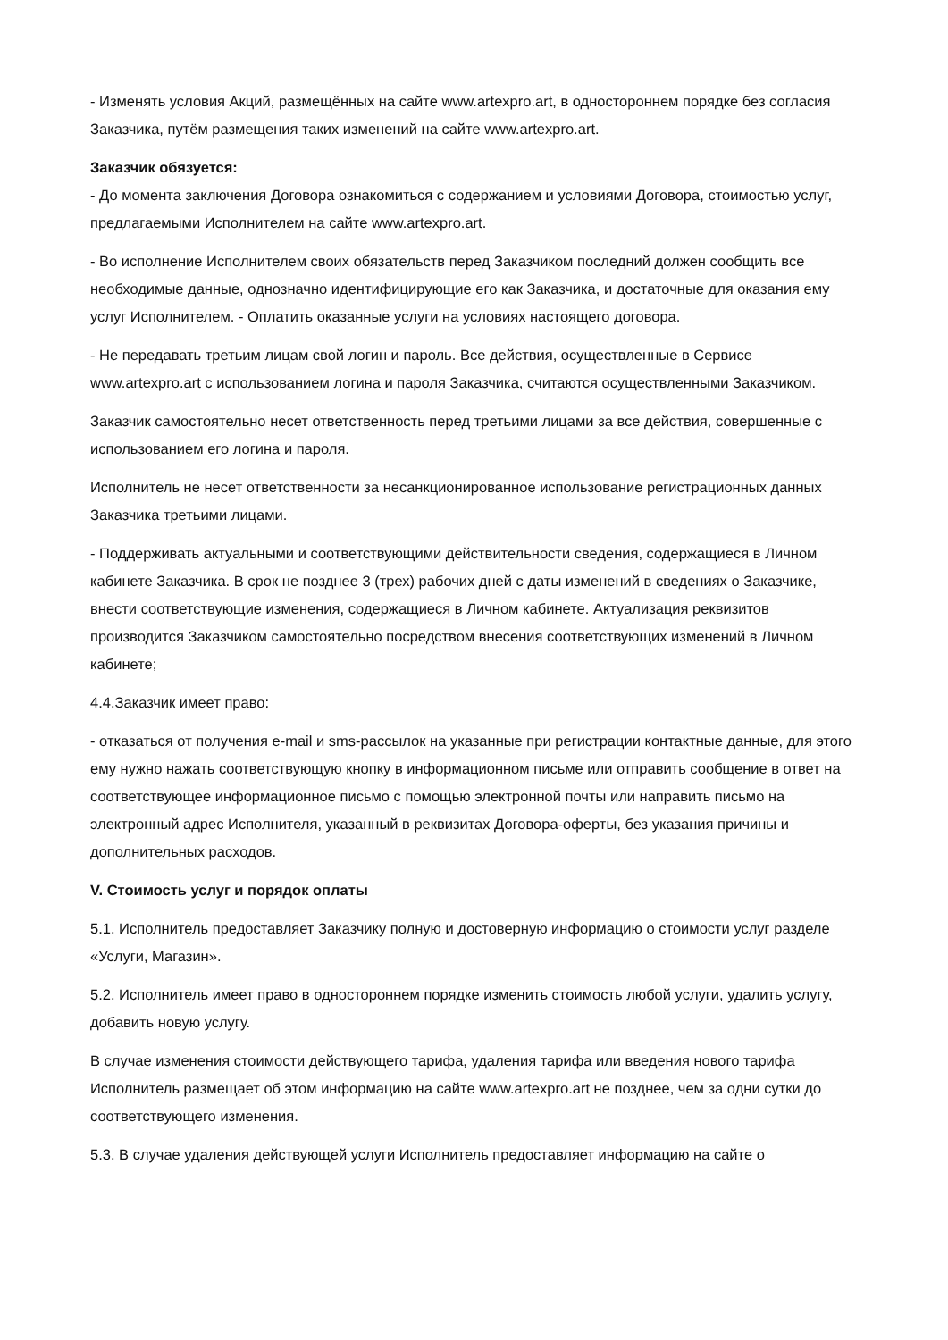- Изменять условия Акций, размещённых на сайте www.artexpro.art, в одностороннем порядке без согласия Заказчика, путём размещения таких изменений на сайте www.artexpro.art.
Заказчик обязуется:
- До момента заключения Договора ознакомиться с содержанием и условиями Договора, стоимостью услуг, предлагаемыми Исполнителем на сайте www.artexpro.art.
- Во исполнение Исполнителем своих обязательств перед Заказчиком последний должен сообщить все необходимые данные, однозначно идентифицирующие его как Заказчика, и достаточные для оказания ему услуг Исполнителем. - Оплатить оказанные услуги на условиях настоящего договора.
- Не передавать третьим лицам свой логин и пароль. Все действия, осуществленные в Сервисе www.artexpro.art с использованием логина и пароля Заказчика, считаются осуществленными Заказчиком.
Заказчик самостоятельно несет ответственность перед третьими лицами за все действия, совершенные с использованием его логина и пароля.
Исполнитель не несет ответственности за несанкционированное использование регистрационных данных Заказчика третьими лицами.
- Поддерживать актуальными и соответствующими действительности сведения, содержащиеся в Личном кабинете Заказчика. В срок не позднее 3 (трех) рабочих дней с даты изменений в сведениях о Заказчике, внести соответствующие изменения, содержащиеся в Личном кабинете. Актуализация реквизитов производится Заказчиком самостоятельно посредством внесения соответствующих изменений в Личном кабинете;
4.4.Заказчик имеет право:
- отказаться от получения e-mail и sms-рассылок на указанные при регистрации контактные данные, для этого ему нужно нажать соответствующую кнопку в информационном письме или отправить сообщение в ответ на соответствующее информационное письмо с помощью электронной почты или направить письмо на электронный адрес Исполнителя, указанный в реквизитах Договора-оферты, без указания причины и дополнительных расходов.
V. Стоимость услуг и порядок оплаты
5.1. Исполнитель предоставляет Заказчику полную и достоверную информацию о стоимости услуг разделе «Услуги, Магазин».
5.2. Исполнитель имеет право в одностороннем порядке изменить стоимость любой услуги, удалить услугу, добавить новую услугу.
В случае изменения стоимости действующего тарифа, удаления тарифа или введения нового тарифа Исполнитель размещает об этом информацию на сайте www.artexpro.art не позднее, чем за одни сутки до соответствующего изменения.
5.3. В случае удаления действующей услуги Исполнитель предоставляет информацию на сайте о